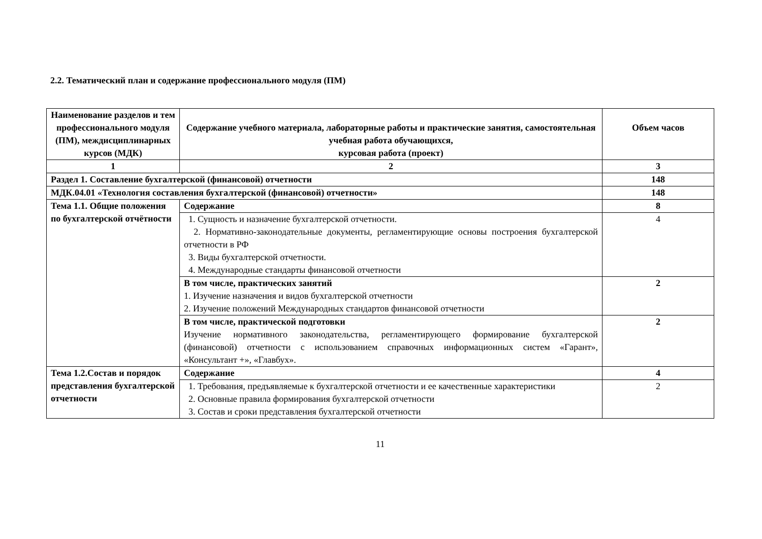2.2. Тематический план и содержание профессионального модуля (ПМ)
| Наименование разделов и тем профессионального модуля (ПМ), междисциплинарных курсов (МДК) | Содержание учебного материала, лабораторные работы и практические занятия, самостоятельная учебная работа обучающихся, курсовая работа (проект) | Объем часов |
| --- | --- | --- |
| 1 | 2 | 3 |
| Раздел 1. Составление бухгалтерской (финансовой) отчетности | | 148 |
| МДК.04.01 «Технология составления бухгалтерской (финансовой) отчетности» | | 148 |
| Тема 1.1. Общие положения по бухгалтерской отчётности | Содержание | 8 |
| | 1. Сущность и назначение бухгалтерской отчетности. 2. Нормативно-законодательные документы, регламентирующие основы построения бухгалтерской отчетности в РФ 3. Виды бухгалтерской отчетности. 4. Международные стандарты финансовой отчетности | 4 |
| | В том числе, практических занятий 1. Изучение назначения и видов бухгалтерской отчетности 2. Изучение положений Международных стандартов финансовой отчетности | 2 |
| | В том числе, практической подготовки Изучение нормативного законодательства, регламентирующего формирование бухгалтерской (финансовой) отчетности с использованием справочных информационных систем «Гарант», «Консультант +», «Главбух». | 2 |
| Тема 1.2.Состав и порядок представления бухгалтерской отчетности | Содержание | 4 |
| | 1. Требования, предъявляемые к бухгалтерской отчетности и ее качественные характеристики 2. Основные правила формирования бухгалтерской отчетности 3. Состав и сроки представления бухгалтерской отчетности | 2 |
11